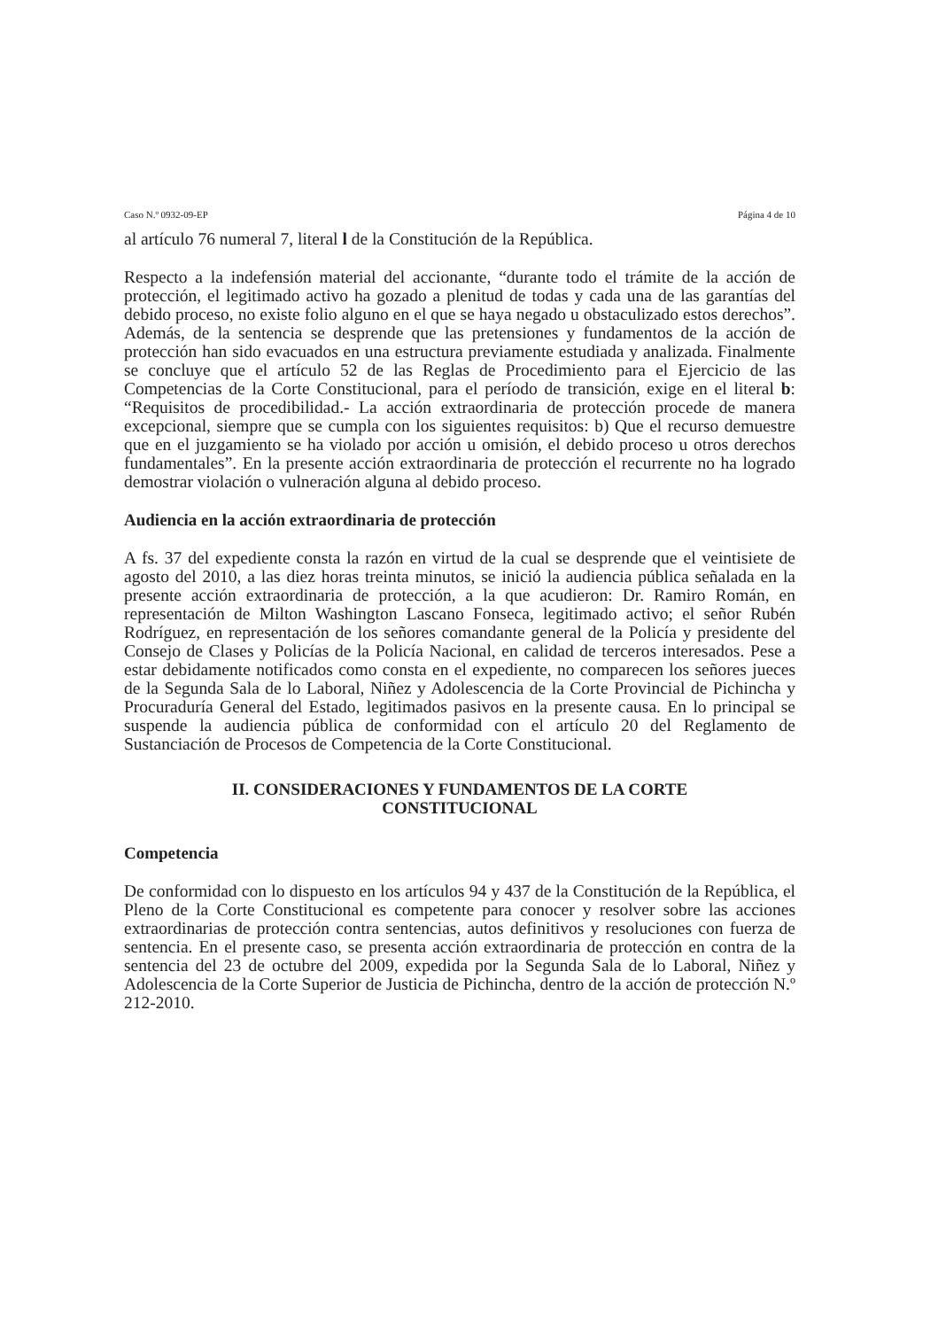Caso N.º 0932-09-EP Página 4 de 10
al artículo 76 numeral 7, literal l de la Constitución de la República.
Respecto a la indefensión material del accionante, “durante todo el trámite de la acción de protección, el legitimado activo ha gozado a plenitud de todas y cada una de las garantías del debido proceso, no existe folio alguno en el que se haya negado u obstaculizado estos derechos”. Además, de la sentencia se desprende que las pretensiones y fundamentos de la acción de protección han sido evacuados en una estructura previamente estudiada y analizada. Finalmente se concluye que el artículo 52 de las Reglas de Procedimiento para el Ejercicio de las Competencias de la Corte Constitucional, para el período de transición, exige en el literal b: “Requisitos de procedibilidad.- La acción extraordinaria de protección procede de manera excepcional, siempre que se cumpla con los siguientes requisitos: b) Que el recurso demuestre que en el juzgamiento se ha violado por acción u omisión, el debido proceso u otros derechos fundamentales”. En la presente acción extraordinaria de protección el recurrente no ha logrado demostrar violación o vulneración alguna al debido proceso.
Audiencia en la acción extraordinaria de protección
A fs. 37 del expediente consta la razón en virtud de la cual se desprende que el veintisiete de agosto del 2010, a las diez horas treinta minutos, se inició la audiencia pública señalada en la presente acción extraordinaria de protección, a la que acudieron: Dr. Ramiro Román, en representación de Milton Washington Lascano Fonseca, legitimado activo; el señor Rubén Rodríguez, en representación de los señores comandante general de la Policía y presidente del Consejo de Clases y Policías de la Policía Nacional, en calidad de terceros interesados. Pese a estar debidamente notificados como consta en el expediente, no comparecen los señores jueces de la Segunda Sala de lo Laboral, Niñez y Adolescencia de la Corte Provincial de Pichincha y Procuraduría General del Estado, legitimados pasivos en la presente causa. En lo principal se suspende la audiencia pública de conformidad con el artículo 20 del Reglamento de Sustanciación de Procesos de Competencia de la Corte Constitucional.
II. CONSIDERACIONES Y FUNDAMENTOS DE LA CORTE
CONSTITUCIONAL
Competencia
De conformidad con lo dispuesto en los artículos 94 y 437 de la Constitución de la República, el Pleno de la Corte Constitucional es competente para conocer y resolver sobre las acciones extraordinarias de protección contra sentencias, autos definitivos y resoluciones con fuerza de sentencia. En el presente caso, se presenta acción extraordinaria de protección en contra de la sentencia del 23 de octubre del 2009, expedida por la Segunda Sala de lo Laboral, Niñez y Adolescencia de la Corte Superior de Justicia de Pichincha, dentro de la acción de protección N.º 212-2010.